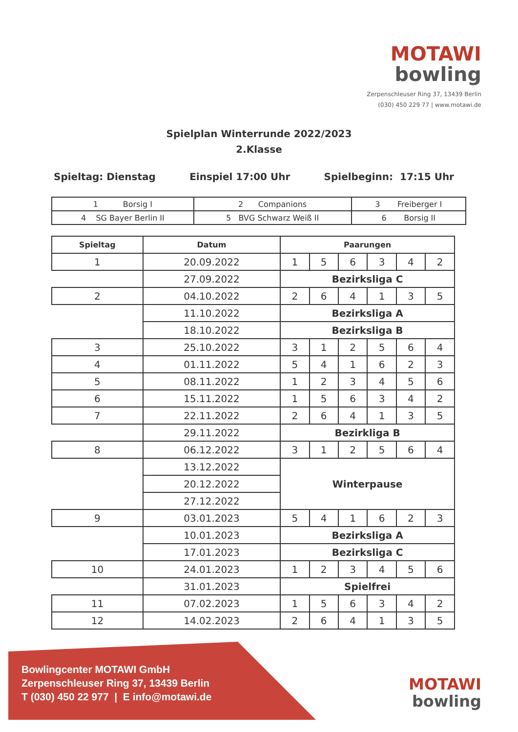MOTAWI
bowling
Zerpenschleuser Ring 37, 13439 Berlin
(030) 450 229 77 | www.motawi.de
Spielplan Winterrunde 2022/2023
2.Klasse
Spieltag: Dienstag Einspiel 17:00 Uhr Spielbeginn: 17:15 Uhr
| 1 Borsig I | 2 Companions | 3 Freiberger I |
| 4 SG Bayer Berlin II | 5 BVG Schwarz Weiß II | 6 Borsig II |
| Spieltag | Datum | Paarungen | | | | | |
| --- | --- | --- | --- | --- | --- | --- | --- |
| 1 | 20.09.2022 | 1 | 5 | 6 | 3 | 4 | 2 |
| | 27.09.2022 | Bezirksliga C | | | | | |
| 2 | 04.10.2022 | 2 | 6 | 4 | 1 | 3 | 5 |
| | 11.10.2022 | Bezirksliga A | | | | | |
| | 18.10.2022 | Bezirksliga B | | | | | |
| 3 | 25.10.2022 | 3 | 1 | 2 | 5 | 6 | 4 |
| 4 | 01.11.2022 | 5 | 4 | 1 | 6 | 2 | 3 |
| 5 | 08.11.2022 | 1 | 2 | 3 | 4 | 5 | 6 |
| 6 | 15.11.2022 | 1 | 5 | 6 | 3 | 4 | 2 |
| 7 | 22.11.2022 | 2 | 6 | 4 | 1 | 3 | 5 |
| | 29.11.2022 | Bezirkliga B | | | | | |
| 8 | 06.12.2022 | 3 | 1 | 2 | 5 | 6 | 4 |
| | 13.12.2022 | Winterpause | | | | | |
| | 20.12.2022 | | | | | | |
| | 27.12.2022 | | | | | | |
| 9 | 03.01.2023 | 5 | 4 | 1 | 6 | 2 | 3 |
| | 10.01.2023 | Bezirksliga A | | | | | |
| | 17.01.2023 | Bezirksliga C | | | | | |
| 10 | 24.01.2023 | 1 | 2 | 3 | 4 | 5 | 6 |
| | 31.01.2023 | Spielfrei | | | | | |
| 11 | 07.02.2023 | 1 | 5 | 6 | 3 | 4 | 2 |
| 12 | 14.02.2023 | 2 | 6 | 4 | 1 | 3 | 5 |
Bowlingcenter MOTAWI GmbH
Zerpenschleuser Ring 37, 13439 Berlin
T (030) 450 22 977 | E info@motawi.de
MOTAWI
bowling